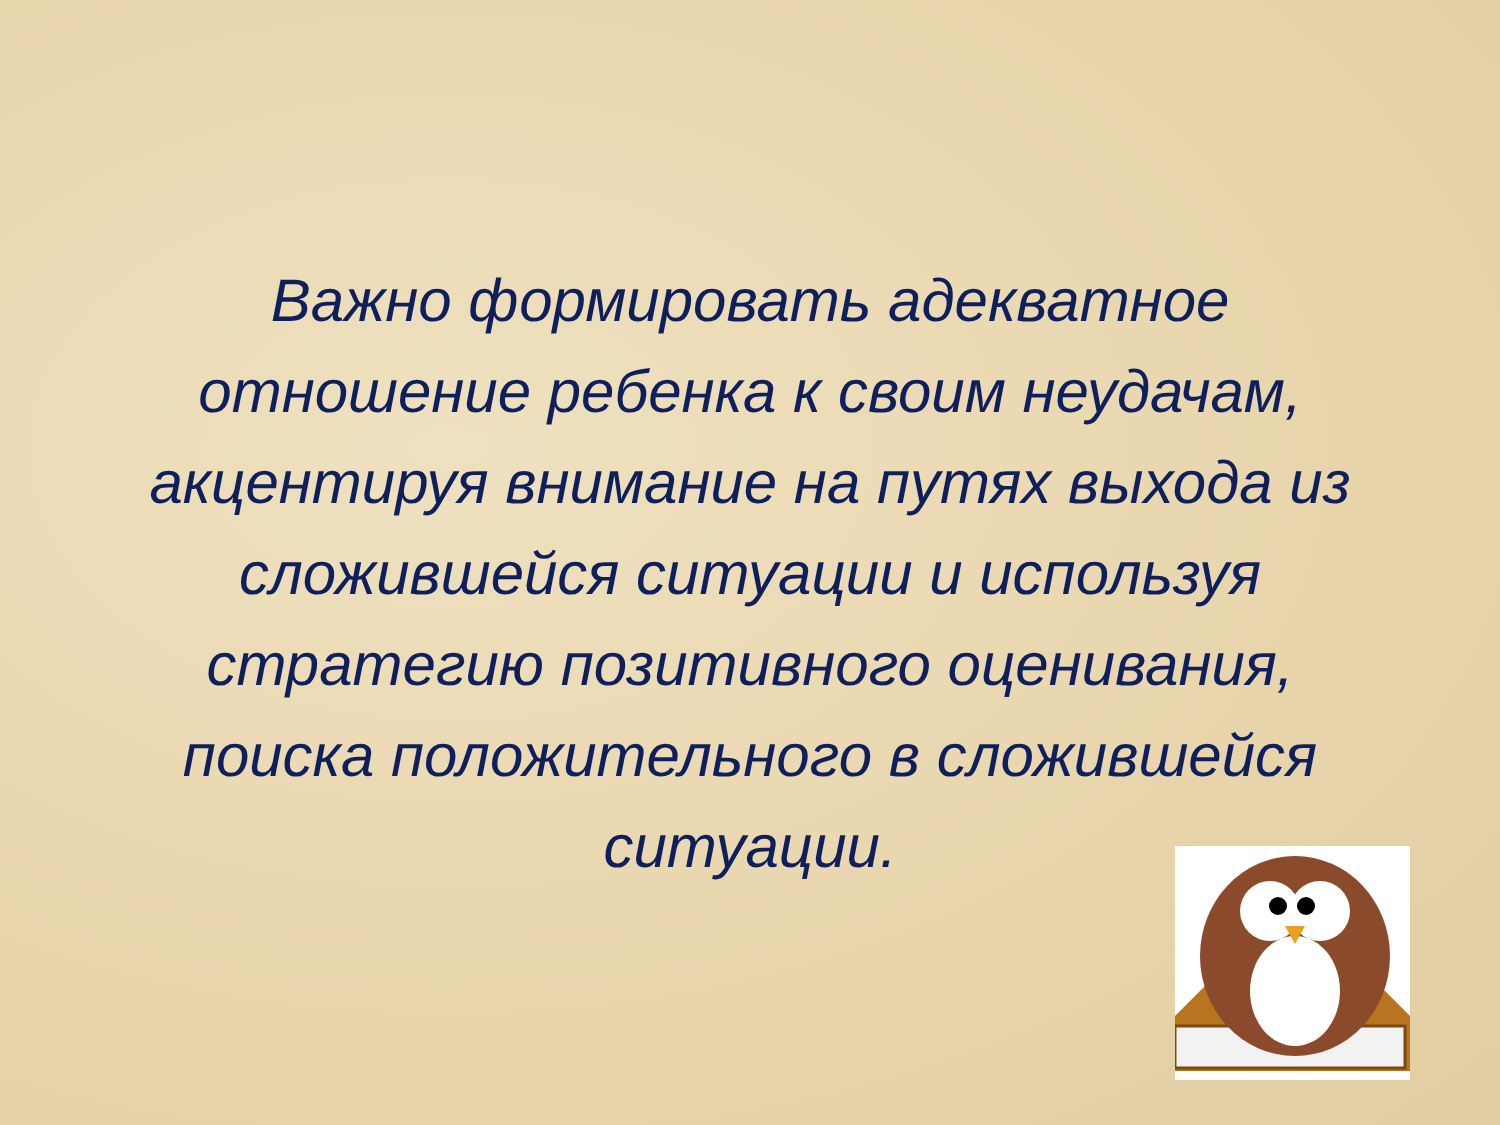Важно формировать адекватное отношение ребенка к своим неудачам, акцентируя внимание на путях выхода из сложившейся ситуации и используя стратегию позитивного оценивания, поиска положительного в сложившейся ситуации.